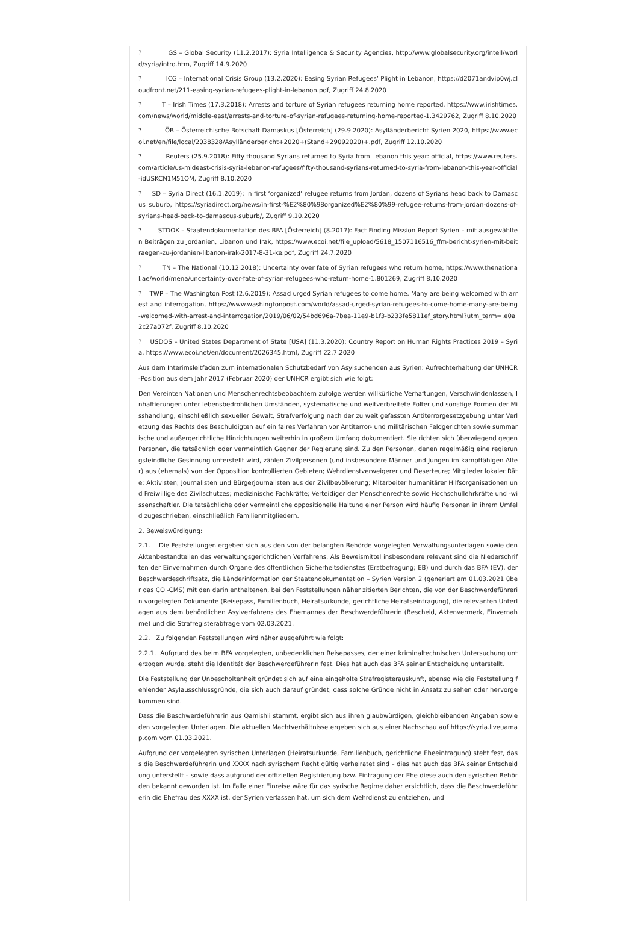? GS – Global Security (11.2.2017): Syria Intelligence & Security Agencies, http://www.globalsecurity.org/intell/world/syria/intro.htm, Zugriff 14.9.2020
? ICG – International Crisis Group (13.2.2020): Easing Syrian Refugees’ Plight in Lebanon, https://d2071andvip0wj.cloudfront.net/211-easing-syrian-refugees-plight-in-lebanon.pdf, Zugriff 24.8.2020
? IT – Irish Times (17.3.2018): Arrests and torture of Syrian refugees returning home reported, https://www.irishtimes.com/news/world/middle-east/arrests-and-torture-of-syrian-refugees-returning-home-reported-1.3429762, Zugriff 8.10.2020
? ÖB – Österreichische Botschaft Damaskus [Österreich] (29.9.2020): Asylländerbericht Syrien 2020, https://www.ecoi.net/en/file/local/2038328/Asylländerbericht+2020+(Stand+29092020)+.pdf, Zugriff 12.10.2020
? Reuters (25.9.2018): Fifty thousand Syrians returned to Syria from Lebanon this year: official, https://www.reuters.com/article/us-mideast-crisis-syria-lebanon-refugees/fifty-thousand-syrians-returned-to-syria-from-lebanon-this-year-official-idUSKCN1M51OM, Zugriff 8.10.2020
? SD – Syria Direct (16.1.2019): In first ‘organized’ refugee returns from Jordan, dozens of Syrians head back to Damascus suburb, https://syriadirect.org/news/in-first-%E2%80%98organized%E2%80%99-refugee-returns-from-jordan-dozens-of-syrians-head-back-to-damascus-suburb/, Zugriff 9.10.2020
? STDOK – Staatendokumentation des BFA [Österreich] (8.2017): Fact Finding Mission Report Syrien – mit ausgewählten Beiträgen zu Jordanien, Libanon und Irak, https://www.ecoi.net/file_upload/5618_1507116516_ffm-bericht-syrien-mit-beitraegen-zu-jordanien-libanon-irak-2017-8-31-ke.pdf, Zugriff 24.7.2020
? TN – The National (10.12.2018): Uncertainty over fate of Syrian refugees who return home, https://www.thenational.ae/world/mena/uncertainty-over-fate-of-syrian-refugees-who-return-home-1.801269, Zugriff 8.10.2020
? TWP – The Washington Post (2.6.2019): Assad urged Syrian refugees to come home. Many are being welcomed with arrest and interrogation, https://www.washingtonpost.com/world/assad-urged-syrian-refugees-to-come-home-many-are-being-welcomed-with-arrest-and-interrogation/2019/06/02/54bd696a-7bea-11e9-b1f3-b233fe5811ef_story.html?utm_term=.e0a2c27a072f, Zugriff 8.10.2020
? USDOS – United States Department of State [USA] (11.3.2020): Country Report on Human Rights Practices 2019 – Syria, https://www.ecoi.net/en/document/2026345.html, Zugriff 22.7.2020
Aus dem Interimsleitfaden zum internationalen Schutzbedarf von Asylsuchenden aus Syrien: Aufrechterhaltung der UNHCR-Position aus dem Jahr 2017 (Februar 2020) der UNHCR ergibt sich wie folgt:
Den Vereinten Nationen und Menschenrechtsbeobachtern zufolge werden willkürliche Verhaftungen, Verschwindenlassen, Inhaftierungen unter lebensbedrohlichen Umständen, systematische und weitverbreitete Folter und sonstige Formen der Misshandlung, einschließlich sexueller Gewalt, Strafverfolgung nach der zu weit gefassten Antiterrorgesetzgebung unter Verletzung des Rechts des Beschuldigten auf ein faires Verfahren vor Antiterror- und militärischen Feldgerichten sowie summarische und außergerichtliche Hinrichtungen weiterhin in großem Umfang dokumentiert. Sie richten sich überwiegend gegen Personen, die tatsächlich oder vermeintlich Gegner der Regierung sind. Zu den Personen, denen regelmäßig eine regierungsfeindliche Gesinnung unterstellt wird, zählen Zivilpersonen (und insbesondere Männer und Jungen im kampffähigen Alter) aus (ehemals) von der Opposition kontrollierten Gebieten; Wehrdienstverweigerer und Deserteure; Mitglieder lokaler Räte; Aktivisten; Journalisten und Bürgerjournalisten aus der Zivilbevölkerung; Mitarbeiter humanitärer Hilfsorganisationen und Freiwillige des Zivilschutzes; medizinische Fachkräfte; Verteidiger der Menschenrechte sowie Hochschullehrkräfte und -wissenschaftler. Die tatsächliche oder vermeintliche oppositionelle Haltung einer Person wird häufig Personen in ihrem Umfeld zugeschrieben, einschließlich Familienmitgliedern.
2. Beweiswürdigung:
2.1. Die Feststellungen ergeben sich aus den von der belangten Behörde vorgelegten Verwaltungsunterlagen sowie den Aktenbestandteilen des verwaltungsgerichtlichen Verfahrens. Als Beweismittel insbesondere relevant sind die Niederschriften der Einvernahmen durch Organe des öffentlichen Sicherheitsdienstes (Erstbefragung; EB) und durch das BFA (EV), der Beschwerdeschriftsatz, die Länderinformation der Staatendokumentation – Syrien Version 2 (generiert am 01.03.2021 über das COI-CMS) mit den darin enthaltenen, bei den Feststellungen näher zitierten Berichten, die von der Beschwerdeführerin vorgelegten Dokumente (Reisepass, Familienbuch, Heiratsurkunde, gerichtliche Heiratseintragung), die relevanten Unterlagen aus dem behördlichen Asylverfahrens des Ehemannes der Beschwerdeführerin (Bescheid, Aktenvermerk, Einvernahme) und die Strafregisterabfrage vom 02.03.2021.
2.2. Zu folgenden Feststellungen wird näher ausgeführt wie folgt:
2.2.1. Aufgrund des beim BFA vorgelegten, unbedenklichen Reisepasses, der einer kriminaltechnischen Untersuchung unterzogen wurde, steht die Identität der Beschwerdeführerin fest. Dies hat auch das BFA seiner Entscheidung unterstellt.
Die Feststellung der Unbescholtenheit gründet sich auf eine eingeholte Strafregisterauskunft, ebenso wie die Feststellung fehlender Asylausschlussgründe, die sich auch darauf gründet, dass solche Gründe nicht in Ansatz zu sehen oder hervorgekommen sind.
Dass die Beschwerdeführerin aus Qamishli stammt, ergibt sich aus ihren glaubwürdigen, gleichbleibenden Angaben sowie den vorgelegten Unterlagen. Die aktuellen Machtverhältnisse ergeben sich aus einer Nachschau auf https://syria.liveuamap.com vom 01.03.2021.
Aufgrund der vorgelegten syrischen Unterlagen (Heiratsurkunde, Familienbuch, gerichtliche Eheeintragung) steht fest, dass die Beschwerdeführerin und XXXX nach syrischem Recht gültig verheiratet sind – dies hat auch das BFA seiner Entscheidung unterstellt – sowie dass aufgrund der offiziellen Registrierung bzw. Eintragung der Ehe diese auch den syrischen Behörden bekannt geworden ist. Im Falle einer Einreise wäre für das syrische Regime daher ersichtlich, dass die Beschwerdeführerin die Ehefrau des XXXX ist, der Syrien verlassen hat, um sich dem Wehrdienst zu entziehen, und